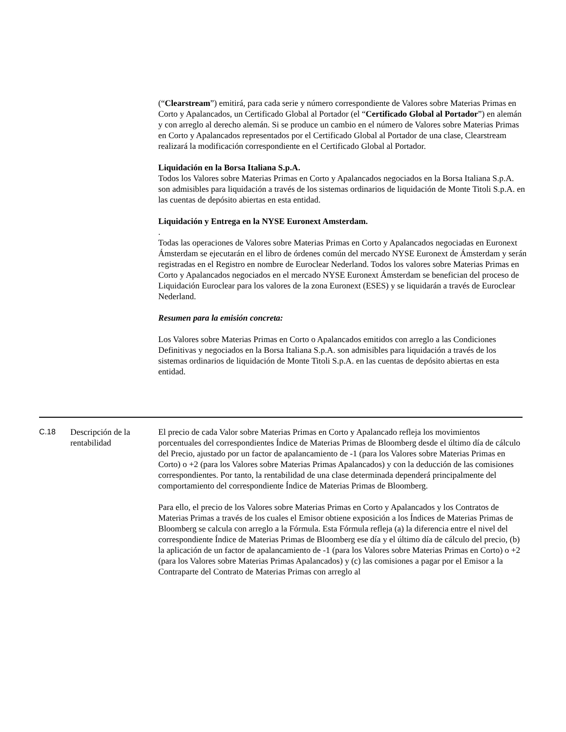(“Clearstream”) emitirá, para cada serie y número correspondiente de Valores sobre Materias Primas en Corto y Apalancados, un Certificado Global al Portador (el “Certificado Global al Portador”) en alemán y con arreglo al derecho alemán. Si se produce un cambio en el número de Valores sobre Materias Primas en Corto y Apalancados representados por el Certificado Global al Portador de una clase, Clearstream realizará la modificación correspondiente en el Certificado Global al Portador.
Liquidación en la Borsa Italiana S.p.A.
Todos los Valores sobre Materias Primas en Corto y Apalancados negociados en la Borsa Italiana S.p.A. son admisibles para liquidación a través de los sistemas ordinarios de liquidación de Monte Titoli S.p.A. en las cuentas de depósito abiertas en esta entidad.
Liquidación y Entrega en la NYSE Euronext Amsterdam.
.
Todas las operaciones de Valores sobre Materias Primas en Corto y Apalancados negociadas en Euronext Ámsterdam se ejecutarán en el libro de órdenes común del mercado NYSE Euronext de Ámsterdam y serán registradas en el Registro en nombre de Euroclear Nederland. Todos los valores sobre Materias Primas en Corto y Apalancados negociados en el mercado NYSE Euronext Ámsterdam se benefician del proceso de Liquidación Euroclear para los valores de la zona Euronext (ESES) y se liquidarán a través de Euroclear Nederland.
Resumen para la emisión concreta:
Los Valores sobre Materias Primas en Corto o Apalancados emitidos con arreglo a las Condiciones Definitivas y negociados en la Borsa Italiana S.p.A. son admisibles para liquidación a través de los sistemas ordinarios de liquidación de Monte Titoli S.p.A. en las cuentas de depósito abiertas en esta entidad.
| C.18 | Descripción de la rentabilidad | El precio de cada Valor sobre Materias Primas en Corto y Apalancado refleja los movimientos porcentuales del correspondientes Índice de Materias Primas de Bloomberg desde el último día de cálculo del Precio, ajustado por un factor de apalancamiento de -1 (para los Valores sobre Materias Primas en Corto) o +2 (para los Valores sobre Materias Primas Apalancados) y con la deducción de las comisiones correspondientes. Por tanto, la rentabilidad de una clase determinada dependerá principalmente del comportamiento del correspondiente Índice de Materias Primas de Bloomberg. Para ello, el precio de los Valores sobre Materias Primas en Corto y Apalancados y los Contratos de Materias Primas a través de los cuales el Emisor obtiene exposición a los Índices de Materias Primas de Bloomberg se calcula con arreglo a la Fórmula. Esta Fórmula refleja (a) la diferencia entre el nivel del correspondiente Índice de Materias Primas de Bloomberg ese día y el último día de cálculo del precio, (b) la aplicación de un factor de apalancamiento de -1 (para los Valores sobre Materias Primas en Corto) o +2 (para los Valores sobre Materias Primas Apalancados) y (c) las comisiones a pagar por el Emisor a la Contraparte del Contrato de Materias Primas con arreglo al |